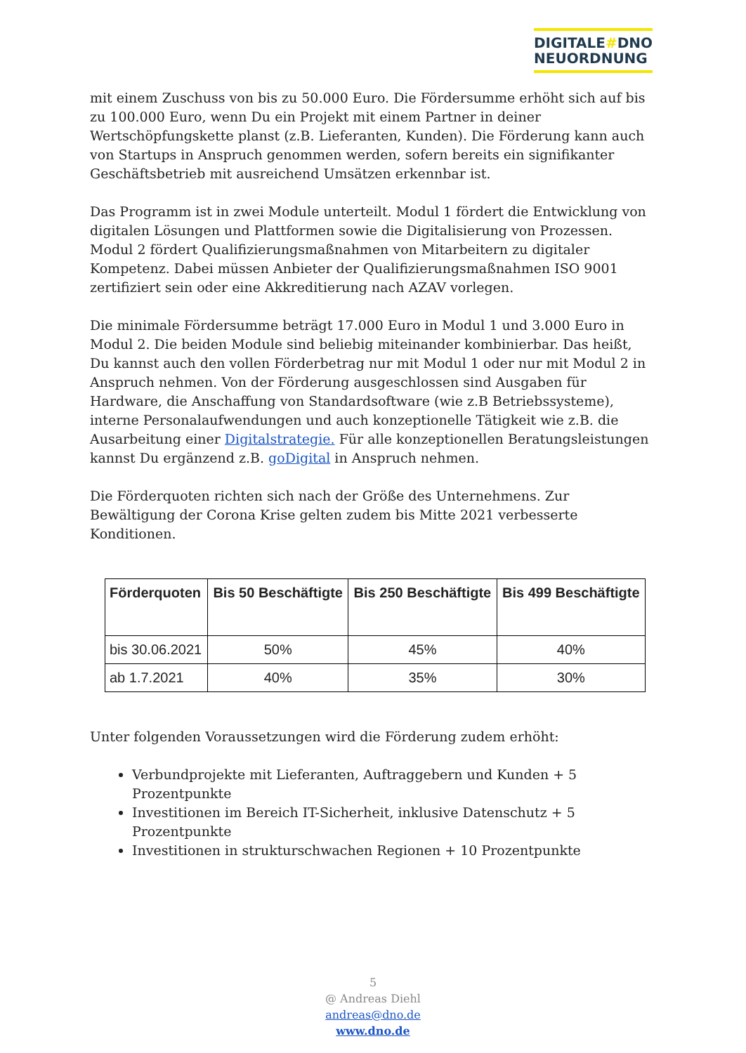DIGITALE#DNO
NEUORDNUNG
mit einem Zuschuss von bis zu 50.000 Euro. Die Fördersumme erhöht sich auf bis zu 100.000 Euro, wenn Du ein Projekt mit einem Partner in deiner Wertschöpfungskette planst (z.B. Lieferanten, Kunden). Die Förderung kann auch von Startups in Anspruch genommen werden, sofern bereits ein signifikanter Geschäftsbetrieb mit ausreichend Umsätzen erkennbar ist.
Das Programm ist in zwei Module unterteilt. Modul 1 fördert die Entwicklung von digitalen Lösungen und Plattformen sowie die Digitalisierung von Prozessen. Modul 2 fördert Qualifizierungsmaßnahmen von Mitarbeitern zu digitaler Kompetenz. Dabei müssen Anbieter der Qualifizierungsmaßnahmen ISO 9001 zertifiziert sein oder eine Akkreditierung nach AZAV vorlegen.
Die minimale Fördersumme beträgt 17.000 Euro in Modul 1 und 3.000 Euro in Modul 2. Die beiden Module sind beliebig miteinander kombinierbar. Das heißt, Du kannst auch den vollen Förderbetrag nur mit Modul 1 oder nur mit Modul 2 in Anspruch nehmen. Von der Förderung ausgeschlossen sind Ausgaben für Hardware, die Anschaffung von Standardsoftware (wie z.B Betriebssysteme), interne Personalaufwendungen und auch konzeptionelle Tätigkeit wie z.B. die Ausarbeitung einer Digitalstrategie. Für alle konzeptionellen Beratungsleistungen kannst Du ergänzend z.B. goDigital in Anspruch nehmen.
Die Förderquoten richten sich nach der Größe des Unternehmens. Zur Bewältigung der Corona Krise gelten zudem bis Mitte 2021 verbesserte Konditionen.
| Förderquoten | Bis 50 Beschäftigte | Bis 250 Beschäftigte | Bis 499 Beschäftigte |
| --- | --- | --- | --- |
| bis 30.06.2021 | 50% | 45% | 40% |
| ab 1.7.2021 | 40% | 35% | 30% |
Unter folgenden Voraussetzungen wird die Förderung zudem erhöht:
Verbundprojekte mit Lieferanten, Auftraggebern und Kunden + 5 Prozentpunkte
Investitionen im Bereich IT-Sicherheit, inklusive Datenschutz + 5 Prozentpunkte
Investitionen in strukturschwachen Regionen + 10 Prozentpunkte
5
@ Andreas Diehl
andreas@dno.de
www.dno.de